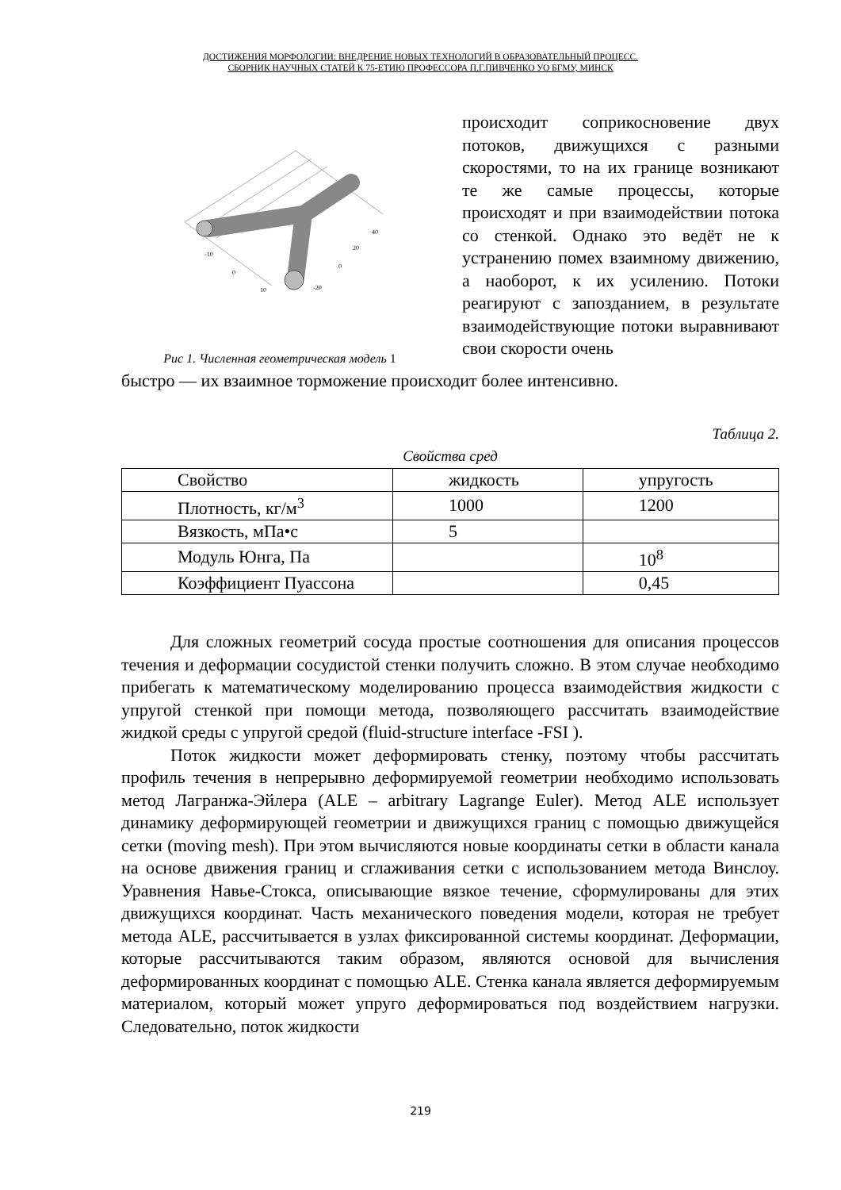ДОСТИЖЕНИЯ МОРФОЛОГИИ: ВНЕДРЕНИЕ НОВЫХ ТЕХНОЛОГИЙ В ОБРАЗОВАТЕЛЬНЫЙ ПРОЦЕСС.
СБОРНИК НАУЧНЫХ СТАТЕЙ К 75-ЕТИЮ ПРОФЕССОРА П.Г.ПИВЧЕНКО УО БГМУ, МИНСК
-10
0
10
-20
0
20
40
Рис 1. Численная геометрическая модель 1
происходит соприкосновение двух потоков, движущихся с разными скоростями, то на их границе возникают те же самые процессы, которые происходят и при взаимодействии потока со стенкой. Однако это ведёт не к устранению помех взаимному движению, а наоборот, к их усилению. Потоки реагируют с запозданием, в результате взаимодействующие потоки выравнивают свои скорости очень
быстро — их взаимное торможение происходит более интенсивно.
Таблица 2.
Свойства сред
| Свойство | жидкость | упругость |
| Плотность, кг/м<sup>3</sup> | 1000 | 1200 |
| Вязкость, мПа•с | 5 | |
| Модуль Юнга, Па | | 10<sup>8</sup> |
| Коэффициент Пуассона | | 0,45 |
Для сложных геометрий сосуда простые соотношения для описания процессов течения и деформации сосудистой стенки получить сложно. В этом случае необходимо прибегать к математическому моделированию процесса взаимодействия жидкости с упругой стенкой при помощи метода, позволяющего рассчитать взаимодействие жидкой среды с упругой средой (fluid-structure interface -FSI ).
Поток жидкости может деформировать стенку, поэтому чтобы рассчитать профиль течения в непрерывно деформируемой геометрии необходимо использовать метод Лагранжа-Эйлера (ALE – arbitrary Lagrange Euler). Метод ALE использует динамику деформирующей геометрии и движущихся границ с помощью движущейся сетки (moving mesh). При этом вычисляются новые координаты сетки в области канала на основе движения границ и сглаживания сетки с использованием метода Винслоу. Уравнения Навье-Стокса, описывающие вязкое течение, сформулированы для этих движущихся координат. Часть механического поведения модели, которая не требует метода ALE, рассчитывается в узлах фиксированной системы координат. Деформации, которые рассчитываются таким образом, являются основой для вычисления деформированных координат с помощью ALE. Стенка канала является деформируемым материалом, который может упруго деформироваться под воздействием нагрузки. Следовательно, поток жидкости
219